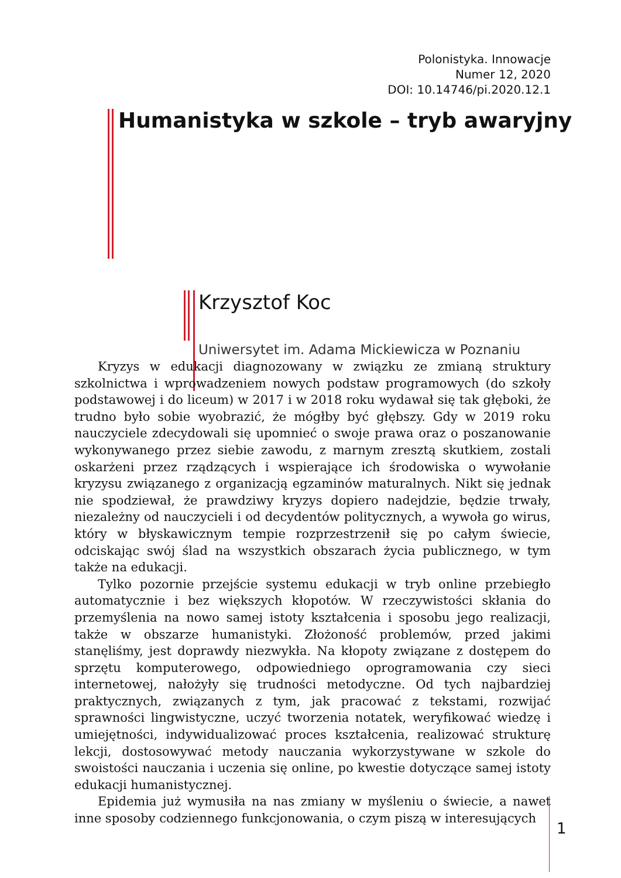Polonistyka. Innowacje
Numer 12, 2020
DOI: 10.14746/pi.2020.12.1
Humanistyka w szkole – tryb awaryjny
Krzysztof Koc
Uniwersytet im. Adama Mickiewicza w Poznaniu
Kryzys w edukacji diagnozowany w związku ze zmianą struktury szkolnictwa i wprowadzeniem nowych podstaw programowych (do szkoły podstawowej i do liceum) w 2017 i w 2018 roku wydawał się tak głęboki, że trudno było sobie wyobrazić, że mógłby być głębszy. Gdy w 2019 roku nauczyciele zdecydowali się upomnieć o swoje prawa oraz o poszanowanie wykonywanego przez siebie zawodu, z marnym zresztą skutkiem, zostali oskarżeni przez rządzących i wspierające ich środowiska o wywołanie kryzysu związanego z organizacją egzaminów maturalnych. Nikt się jednak nie spodziewał, że prawdziwy kryzys dopiero nadejdzie, będzie trwały, niezależny od nauczycieli i od decydentów politycznych, a wywoła go wirus, który w błyskawicznym tempie rozprzestrzenił się po całym świecie, odciskając swój ślad na wszystkich obszarach życia publicznego, w tym także na edukacji.
Tylko pozornie przejście systemu edukacji w tryb online przebiegło automatycznie i bez większych kłopotów. W rzeczywistości skłania do przemyślenia na nowo samej istoty kształcenia i sposobu jego realizacji, także w obszarze humanistyki. Złożoność problemów, przed jakimi stanęliśmy, jest doprawdy niezwykła. Na kłopoty związane z dostępem do sprzętu komputerowego, odpowiedniego oprogramowania czy sieci internetowej, nałożyły się trudności metodyczne. Od tych najbardziej praktycznych, związanych z tym, jak pracować z tekstami, rozwijać sprawności lingwistyczne, uczyć tworzenia notatek, weryfikować wiedzę i umiejętności, indywidualizować proces kształcenia, realizować strukturę lekcji, dostosowywać metody nauczania wykorzystywane w szkole do swoistości nauczania i uczenia się online, po kwestie dotyczące samej istoty edukacji humanistycznej.
Epidemia już wymusiła na nas zmiany w myśleniu o świecie, a nawet inne sposoby codziennego funkcjonowania, o czym piszą w interesujących
1